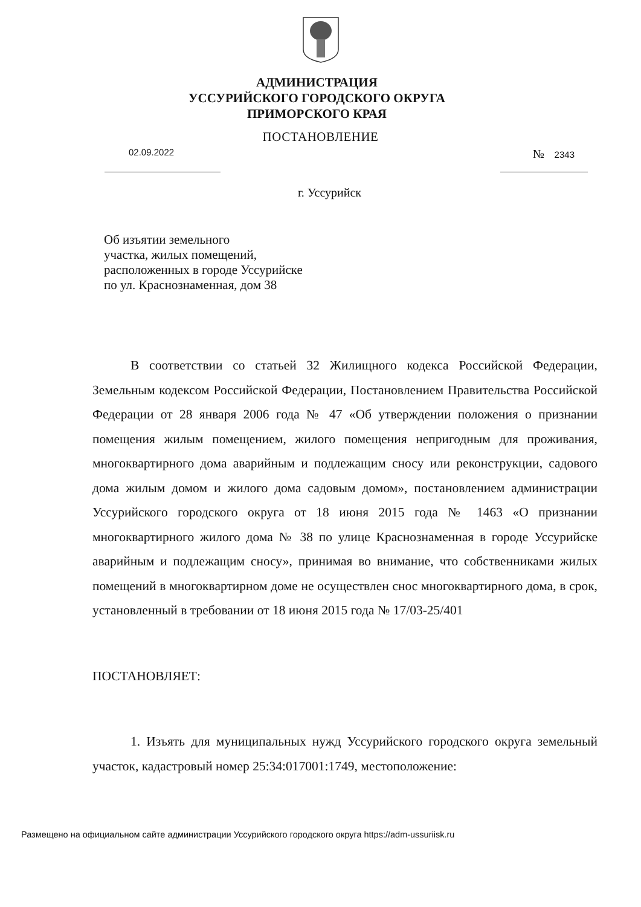АДМИНИСТРАЦИЯ
УССУРИЙСКОГО ГОРОДСКОГО ОКРУГА
ПРИМОРСКОГО КРАЯ
ПОСТАНОВЛЕНИЕ
02.09.2022 № 2343
г. Уссурийск
Об изъятии земельного
участка, жилых помещений,
расположенных в городе Уссурийске
по ул. Краснознаменная, дом 38
В соответствии со статьей 32 Жилищного кодекса Российской Федерации, Земельным кодексом Российской Федерации, Постановлением Правительства Российской Федерации от 28 января 2006 года № 47 «Об утверждении положения о признании помещения жилым помещением, жилого помещения непригодным для проживания, многоквартирного дома аварийным и подлежащим сносу или реконструкции, садового дома жилым домом и жилого дома садовым домом», постановлением администрации Уссурийского городского округа от 18 июня 2015 года № 1463 «О признании многоквартирного жилого дома № 38 по улице Краснознаменная в городе Уссурийске аварийным и подлежащим сносу», принимая во внимание, что собственниками жилых помещений в многоквартирном доме не осуществлен снос многоквартирного дома, в срок, установленный в требовании от 18 июня 2015 года № 17/03-25/401
ПОСТАНОВЛЯЕТ:
1. Изъять для муниципальных нужд Уссурийского городского округа земельный участок, кадастровый номер 25:34:017001:1749, местоположение:
Размещено на официальном сайте администрации Уссурийского городского округа https://adm-ussuriisk.ru